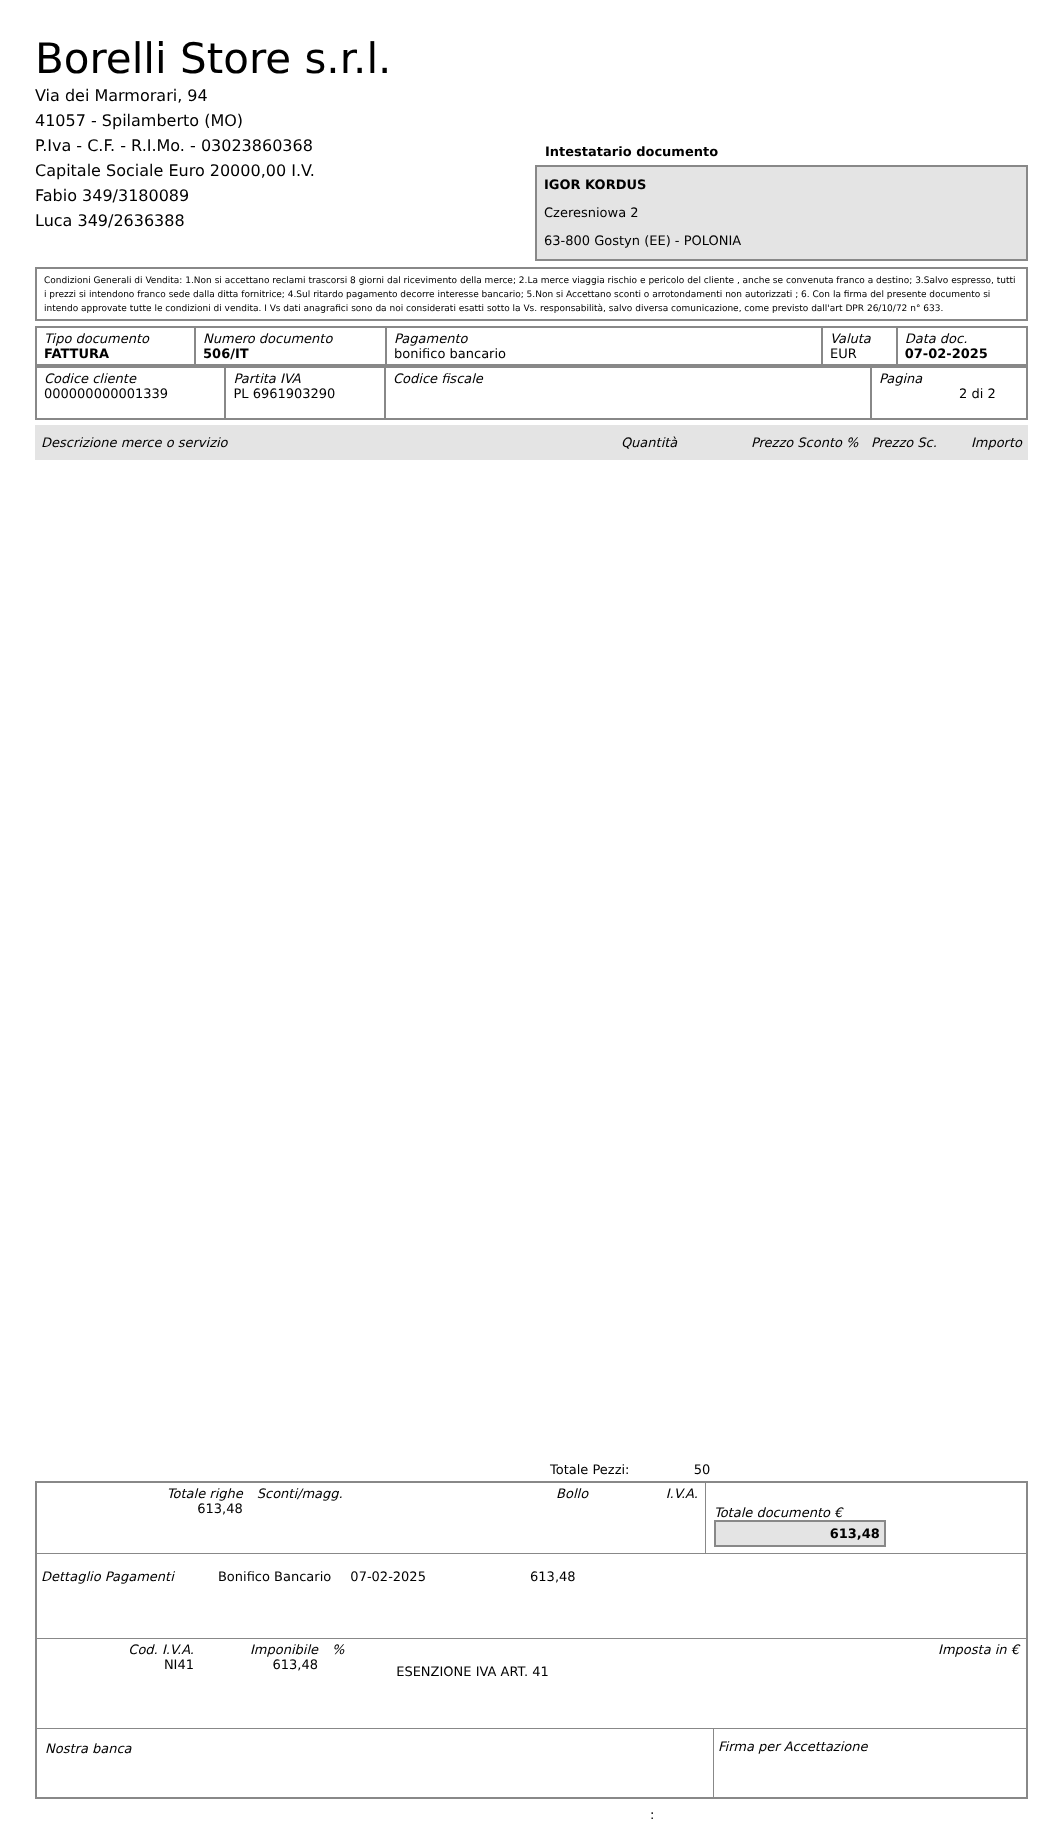Borelli Store s.r.l.
Via dei Marmorari, 94
41057 - Spilamberto (MO)
P.Iva - C.F. - R.I.Mo. - 03023860368
Capitale Sociale Euro 20000,00 I.V.
Fabio 349/3180089
Luca 349/2636388
Intestatario documento
IGOR KORDUS
Czeresniowa 2
63-800 Gostyn (EE) - POLONIA
Condizioni Generali di Vendita: 1.Non si accettano reclami trascorsi 8 giorni dal ricevimento della merce; 2.La merce viaggia rischio e pericolo del cliente , anche se convenuta franco a destino; 3.Salvo espresso, tutti i prezzi si intendono franco sede dalla ditta fornitrice; 4.Sul ritardo pagamento decorre interesse bancario; 5.Non si Accettano sconti o arrotondamenti non autorizzati ; 6. Con la firma del presente documento si intendo approvate tutte le condizioni di vendita. I Vs dati anagrafici sono da noi considerati esatti sotto la Vs. responsabilità, salvo diversa comunicazione, come previsto dall'art DPR 26/10/72 n° 633.
| Tipo documento FATTURA | Numero documento 506/IT | Pagamento bonifico bancario | Valuta EUR | Data doc. 07-02-2025 |
| Codice cliente 000000000001339 | Partita IVA PL 6961903290 | Codice fiscale | Pagina 2 di 2 |
Descrizione merce o servizio Quantità Prezzo Sconto % Prezzo Sc. Importo
Totale Pezzi: 50
| Totale righe 613,48 | Sconti/magg. | Bollo | I.V.A. |
Totale documento € 613,48
Dettaglio Pagamenti Bonifico Bancario 07-02-2025 613,48
| Cod. I.V.A. NI41 | Imponibile 613,48 | % | ESENZIONE IVA ART. 41 | Imposta in € |
Nostra banca Firma per Accettazione
: